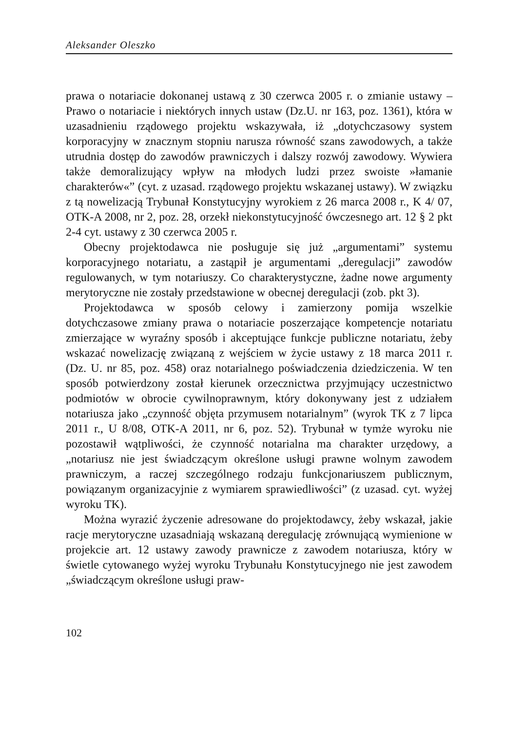Aleksander Oleszko
prawa o notariacie dokonanej ustawą z 30 czerwca 2005 r. o zmianie ustawy – Prawo o notariacie i niektórych innych ustaw (Dz.U. nr 163, poz. 1361), która w uzasadnieniu rządowego projektu wskazywała, iż „dotychczasowy system korporacyjny w znacznym stopniu narusza równość szans zawodowych, a także utrudnia dostęp do zawodów prawniczych i dalszy rozwój zawodowy. Wywiera także demoralizujący wpływ na młodych ludzi przez swoiste »łamanie charakterów«” (cyt. z uzasad. rządowego projektu wskazanej ustawy). W związku z tą nowelizacją Trybunał Konstytucyjny wyrokiem z 26 marca 2008 r., K 4/ 07, OTK-A 2008, nr 2, poz. 28, orzekł niekonstytucyjność ówczesnego art. 12 § 2 pkt 2-4 cyt. ustawy z 30 czerwca 2005 r.
Obecny projektodawca nie posługuje się już „argumentami” systemu korporacyjnego notariatu, a zastąpił je argumentami „deregulacji” zawodów regulowanych, w tym notariuszy. Co charakterystyczne, żadne nowe argumenty merytoryczne nie zostały przedstawione w obecnej deregulacji (zob. pkt 3).
Projektodawca w sposób celowy i zamierzony pomija wszelkie dotychczasowe zmiany prawa o notariacie poszerzające kompetencje notariatu zmierzające w wyraźny sposób i akceptujące funkcje publiczne notariatu, żeby wskazać nowelizację związaną z wejściem w życie ustawy z 18 marca 2011 r. (Dz. U. nr 85, poz. 458) oraz notarialnego poświadczenia dziedziczenia. W ten sposób potwierdzony został kierunek orzecznictwa przyjmujący uczestnictwo podmiotów w obrocie cywilnoprawnym, który dokonywany jest z udziałem notariusza jako „czynność objęta przymusem notarialnym” (wyrok TK z 7 lipca 2011 r., U 8/08, OTK-A 2011, nr 6, poz. 52). Trybunał w tymże wyroku nie pozostawił wątpliwości, że czynność notarialna ma charakter urzędowy, a „notariusz nie jest świadczącym określone usługi prawne wolnym zawodem prawniczym, a raczej szczególnego rodzaju funkcjonariuszem publicznym, powiązanym organizacyjnie z wymiarem sprawiedliwości” (z uzasad. cyt. wyżej wyroku TK).
Można wyrazić życzenie adresowane do projektodawcy, żeby wskazał, jakie racje merytoryczne uzasadniają wskazaną deregulację zrównującą wymienione w projekcie art. 12 ustawy zawody prawnicze z zawodem notariusza, który w świetle cytowanego wyżej wyroku Trybunału Konstytucyjnego nie jest zawodem „świadczącym określone usługi praw-
102